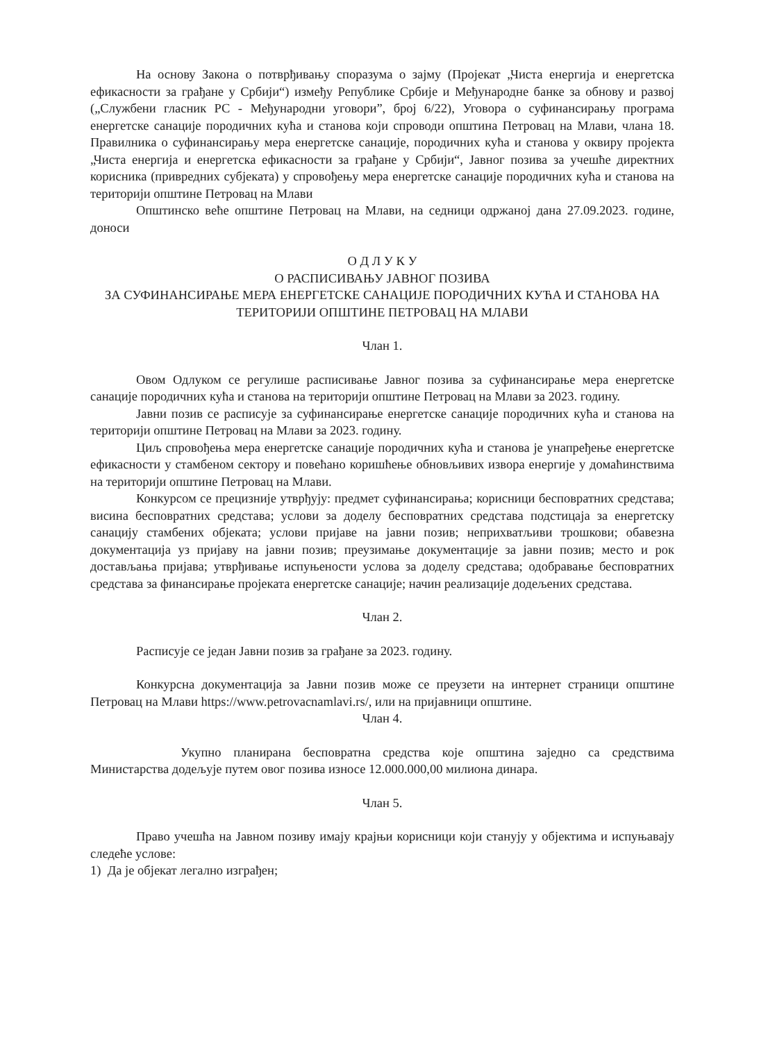На основу Закона о потврђивању споразума о зајму (Пројекат „Чиста енергија и енергетска ефикасности за грађане у Србији“) између Републике Србије и Међународне банке за обнову и развој („Службени гласник РС - Међународни уговори”, број 6/22), Уговора о суфинансирању програма енергетске санације породичних кућа и станова који спроводи општина Петровац на Млави, члана 18. Правилника о суфинансирању мера енергетске санације, породичних кућа и станова у оквиру пројекта „Чиста енергија и енергетска ефикасности за грађане у Србији“, Јавног позива за учешће директних корисника (привредних субјеката) у спровођењу мера енергетске санације породичних кућа и станова на територији општине Петровац на Млави
Општинско веће општине Петровац на Млави, на седници одржаној дана 27.09.2023. године, доноси
О Д Л У К У
О РАСПИСИВАЊУ ЈАВНОГ ПОЗИВА
ЗА СУФИНАНСИРАЊЕ МЕРА ЕНЕРГЕТСКЕ САНАЦИЈЕ ПОРОДИЧНИХ КУЋА И СТАНОВА НА ТЕРИТОРИЈИ ОПШТИНЕ ПЕТРОВАЦ НА МЛАВИ
Члан 1.
Овом Одлуком се регулише расписивање Јавног позива за суфинансирање мера енергетске санације породичних кућа и станова на територији општине Петровац на Млави за 2023. годину.
Јавни позив се расписује за суфинансирање енергетске санације породичних кућа и станова на територији општине Петровац на Млави за 2023. годину.
Циљ спровођења мера енергетске санације породичних кућа и станова је унапређење енергетске ефикасности у стамбеном сектору и повећано коришћење обновљивих извора енергије у домаћинствима на територији општине Петровац на Млави.
Конкурсом се прецизније утврђују: предмет суфинансирања; корисници бесповратних средстава; висина бесповратних средстава; услови за доделу бесповратних средстава подстицаја за енергетску санацију стамбених објеката; услови пријаве на јавни позив; неприхватљиви трошкови; обавезна документација уз пријаву на јавни позив; преузимање документације за јавни позив; место и рок достављања пријава; утврђивање испуњености услова за доделу средстава; одобравање бесповратних средстава за финансирање пројеката енергетске санације; начин реализације додељених средстава.
Члан 2.
Расписује се један Јавни позив за грађане за 2023. годину.
Конкурсна документација за Јавни позив може се преузети на интернет страници општине Петровац на Млави https://www.petrovacnamlavi.rs/, или на пријавници општине.
Члан 4.
Укупно планирана бесповратна средства које општина заједно са средствима Министарства додељује путем овог позива износе 12.000.000,00 милиона динара.
Члан 5.
Право учешћа на Јавном позиву имају крајњи корисници који станују у објектима и испуњавају следеће услове:
1) Да је објекат легално изграђен;